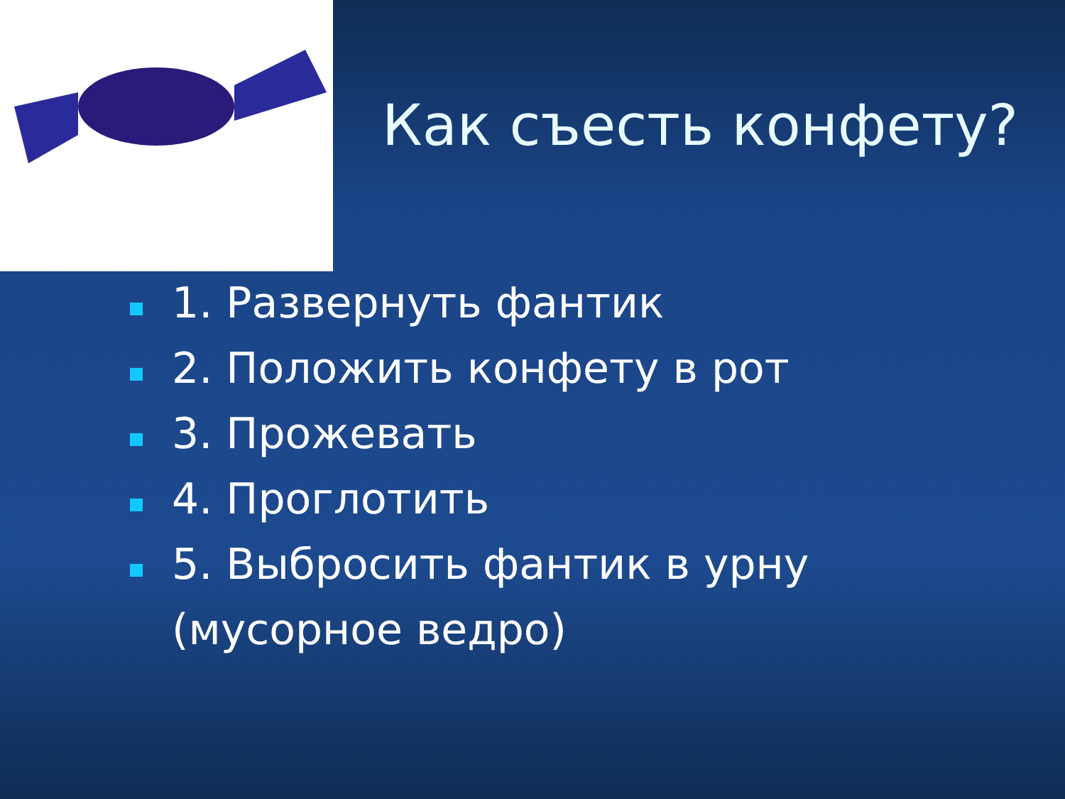Как съесть конфету?
1. Развернуть фантик
2. Положить конфету в рот
3. Прожевать
4. Проглотить
5. Выбросить фантик в урну (мусорное ведро)